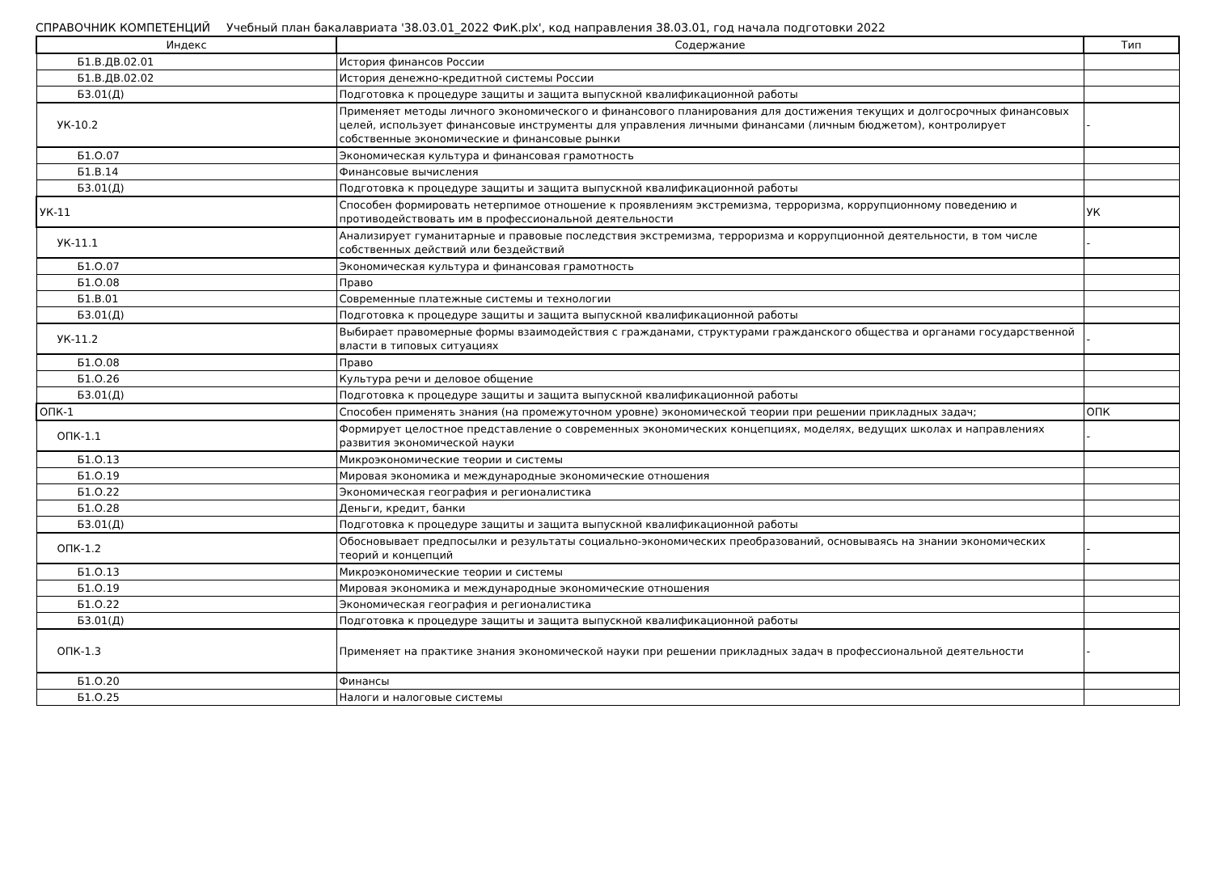СПРАВОЧНИК КОМПЕТЕНЦИЙ Учебный план бакалавриата '38.03.01_2022 ФиК.plx', код направления 38.03.01, год начала подготовки 2022
| Индекс | Содержание | Тип |
| --- | --- | --- |
| Б1.В.ДВ.02.01 | История финансов России | |
| Б1.В.ДВ.02.02 | История денежно-кредитной системы России | |
| Б3.01(Д) | Подготовка к процедуре защиты и защита выпускной квалификационной работы | |
| УК-10.2 | Применяет методы личного экономического и финансового планирования для достижения текущих и долгосрочных финансовых целей, использует финансовые инструменты для управления личными финансами (личным бюджетом), контролирует собственные экономические и финансовые рынки | - |
| Б1.О.07 | Экономическая культура и финансовая грамотность | |
| Б1.В.14 | Финансовые вычисления | |
| Б3.01(Д) | Подготовка к процедуре защиты и защита выпускной квалификационной работы | |
| УК-11 | Способен формировать нетерпимое отношение к проявлениям экстремизма, терроризма, коррупционному поведению и противодействовать им в профессиональной деятельности | УК |
| УК-11.1 | Анализирует гуманитарные и правовые последствия экстремизма, терроризма и коррупционной деятельности, в том числе собственных действий или бездействий | - |
| Б1.О.07 | Экономическая культура и финансовая грамотность | |
| Б1.О.08 | Право | |
| Б1.В.01 | Современные платежные системы и технологии | |
| Б3.01(Д) | Подготовка к процедуре защиты и защита выпускной квалификационной работы | |
| УК-11.2 | Выбирает правомерные формы взаимодействия с гражданами, структурами гражданского общества и органами государственной власти в типовых ситуациях | - |
| Б1.О.08 | Право | |
| Б1.О.26 | Культура речи и деловое общение | |
| Б3.01(Д) | Подготовка к процедуре защиты и защита выпускной квалификационной работы | |
| ОПК-1 | Способен применять знания (на промежуточном уровне) экономической теории при решении прикладных задач; | ОПК |
| ОПК-1.1 | Формирует целостное представление о современных экономических концепциях, моделях, ведущих школах и направлениях развития экономической науки | - |
| Б1.О.13 | Микроэкономические теории и системы | |
| Б1.О.19 | Мировая экономика и международные экономические отношения | |
| Б1.О.22 | Экономическая география и регионалистика | |
| Б1.О.28 | Деньги, кредит, банки | |
| Б3.01(Д) | Подготовка к процедуре защиты и защита выпускной квалификационной работы | |
| ОПК-1.2 | Обосновывает предпосылки и результаты социально-экономических преобразований, основываясь на знании экономических теорий и концепций | - |
| Б1.О.13 | Микроэкономические теории и системы | |
| Б1.О.19 | Мировая экономика и международные экономические отношения | |
| Б1.О.22 | Экономическая география и регионалистика | |
| Б3.01(Д) | Подготовка к процедуре защиты и защита выпускной квалификационной работы | |
| ОПК-1.3 | Применяет на практике знания экономической науки при решении прикладных задач в профессиональной деятельности | - |
| Б1.О.20 | Финансы | |
| Б1.О.25 | Налоги и налоговые системы | |